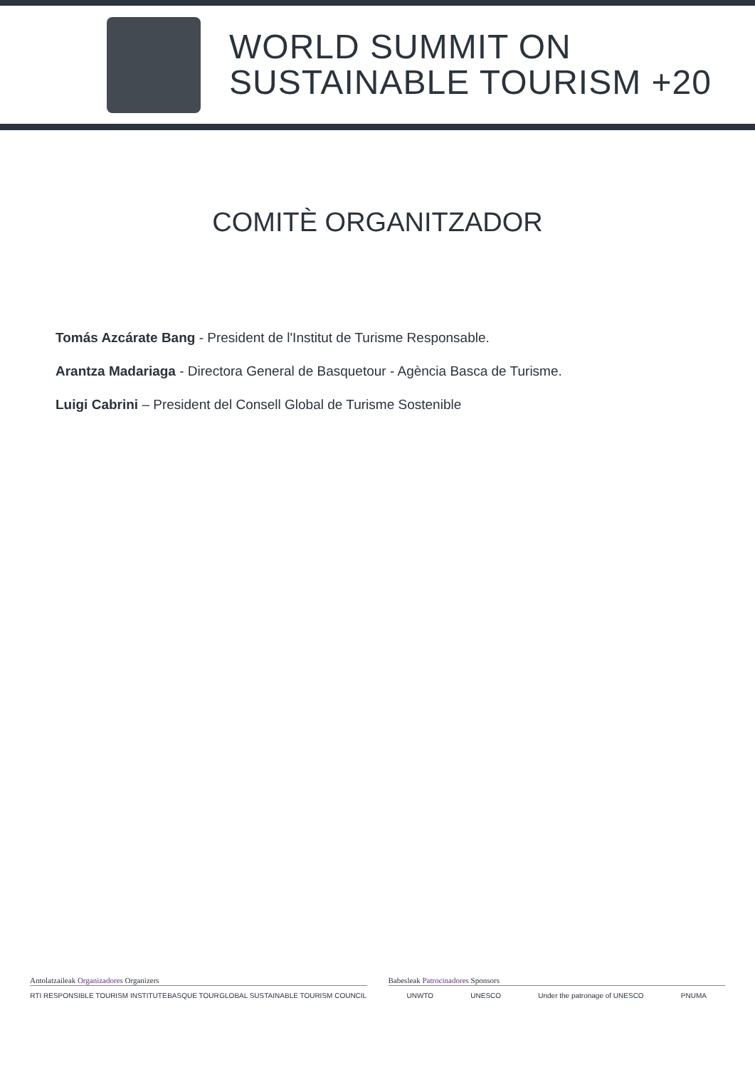WORLD SUMMIT ON
SUSTAINABLE TOURISM +20
COMITÈ ORGANITZADOR
Tomás Azcárate Bang - President de l'Institut de Turisme Responsable.
Arantza Madariaga - Directora General de Basquetour - Agència Basca de Turisme.
Luigi Cabrini – President del Consell Global de Turisme Sostenible
Antolatzaileak Organizadores Organizers
RTI RESPONSIBLE TOURISM INSTITUTE BASQUE TOUR GLOBAL SUSTAINABLE TOURISM COUNCIL
Babesleak Patrocinadores Sponsors
UNWTO UNESCO Under the patronage of UNESCO PNUMA